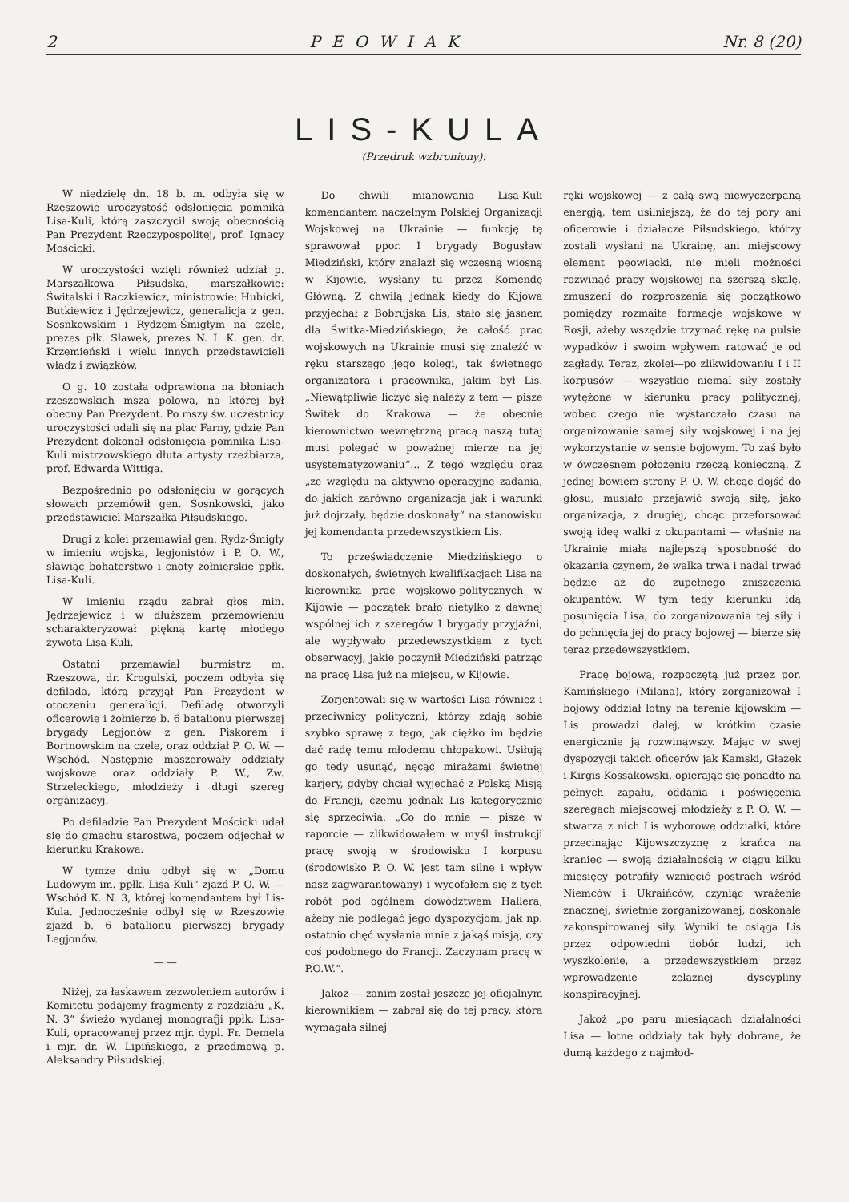2 PEOWIAK Nr. 8 (20)
LIS-KULA
(Przedruk wzbroniony).
W niedzielę dn. 18 b. m. odbyła się w Rzeszowie uroczystość odsłonięcia pomnika Lisa-Kuli, którą zaszczycił swoją obecnością Pan Prezydent Rzeczypospolitej, prof. Ignacy Mościcki.
W uroczystości wzięli również udział p. Marszałkowa Piłsudska, marszałkowie: Świtalski i Raczkiewicz, ministrowie: Hubicki, Butkiewicz i Jędrzejewicz, generalicja z gen. Sosnkowskim i Rydzem-Śmigłym na czele, prezes płk. Sławek, prezes N. I. K. gen. dr. Krzemieński i wielu innych przedstawicieli władz i związków.
O g. 10 została odprawiona na błoniach rzeszowskich msza polowa, na której był obecny Pan Prezydent. Po mszy św. uczestnicy uroczystości udali się na plac Farny, gdzie Pan Prezydent dokonał odsłonięcia pomnika Lisa-Kuli mistrzowskiego dłuta artysty rzeźbiarza, prof. Edwarda Wittiga.
Bezpośrednio po odsłonięciu w gorących słowach przemówił gen. Sosnkowski, jako przedstawiciel Marszałka Piłsudskiego.
Drugi z kolei przemawiał gen. Rydz-Śmigły w imieniu wojska, legjonistów i P. O. W., sławiąc bohaterstwo i cnoty żołnierskie ppłk. Lisa-Kuli.
W imieniu rządu zabrał głos min. Jędrzejewicz i w dłuższem przemówieniu scharakteryzował piękną kartę młodego żywota Lisa-Kuli.
Ostatni przemawiał burmistrz m. Rzeszowa, dr. Krogulski, poczem odbyła się defilada, którą przyjął Pan Prezydent w otoczeniu generalicji. Defiladę otworzyli oficerowie i żołnierze b. 6 batalionu pierwszej brygady Legjonów z gen. Piskorem i Bortnowskim na czele, oraz oddział P. O. W. — Wschód. Następnie maszerowały oddziały wojskowe oraz oddziały P. W., Zw. Strzeleckiego, młodzieży i długi szereg organizacyj.
Po defiladzie Pan Prezydent Mościcki udał się do gmachu starostwa, poczem odjechał w kierunku Krakowa.
W tymże dniu odbył się w „Domu Ludowym im. ppłk. Lisa-Kuli“ zjazd P. O. W. — Wschód K. N. 3, której komendantem był Lis-Kula. Jednocześnie odbył się w Rzeszowie zjazd b. 6 batalionu pierwszej brygady Legjonów.
— —
Niżej, za łaskawem zezwoleniem autorów i Komitetu podajemy fragmenty z rozdziału „K. N. 3“ świeżo wydanej monografji ppłk. Lisa-Kuli, opracowanej przez mjr. dypl. Fr. Demela i mjr. dr. W. Lipińskiego, z przedmową p. Aleksandry Piłsudskiej.
Do chwili mianowania Lisa-Kuli komendantem naczelnym Polskiej Organizacji Wojskowej na Ukrainie — funkcję tę sprawował ppor. I brygady Bogusław Miedziński, który znalazł się wczesną wiosną w Kijowie, wysłany tu przez Komendę Główną. Z chwilą jednak kiedy do Kijowa przyjechał z Bobrujska Lis, stało się jasnem dla Świtka-Miedzińskiego, że całość prac wojskowych na Ukrainie musi się znaleźć w ręku starszego jego kolegi, tak świetnego organizatora i pracownika, jakim był Lis. „Niewątpliwie liczyć się należy z tem — pisze Świtek do Krakowa — że obecnie kierownictwo wewnętrzną pracą naszą tutaj musi polegać w poważnej mierze na jej usystematyzowaniu“... Z tego względu oraz „ze względu na aktywno-operacyjne zadania, do jakich zarówno organizacja jak i warunki już dojrzały, będzie doskonały“ na stanowisku jej komendanta przedewszystkiem Lis.
To przeświadczenie Miedzińskiego o doskonałych, świetnych kwalifikacjach Lisa na kierownika prac wojskowo-politycznych w Kijowie — początek brało nietylko z dawnej wspólnej ich z szeregów I brygady przyjaźni, ale wypływało przedewszystkiem z tych obserwacyj, jakie poczynił Miedziński patrząc na pracę Lisa już na miejscu, w Kijowie.
Zorjentowali się w wartości Lisa również i przeciwnicy polityczni, którzy zdają sobie szybko sprawę z tego, jak ciężko im będzie dać radę temu młodemu chłopakowi. Usiłują go tedy usunąć, nęcąc mirażami świetnej karjery, gdyby chciał wyjechać z Polską Misją do Francji, czemu jednak Lis kategorycznie się sprzeciwia. „Co do mnie — pisze w raporcie — zlikwidowałem w myśl instrukcji pracę swoją w środowisku I korpusu (środowisko P. O. W. jest tam silne i wpływ nasz zagwarantowany) i wycofałem się z tych robót pod ogólnem dowództwem Hallera, ażeby nie podlegać jego dyspozycjom, jak np. ostatnio chęć wysłania mnie z jakąś misją, czy coś podobnego do Francji. Zaczynam pracę w P.O.W.“.
Jakoż — zanim został jeszcze jej oficjalnym kierownikiem — zabrał się do tej pracy, która wymagała silnej
ręki wojskowej — z całą swą niewyczerpaną energją, tem usilniejszą, że do tej pory ani oficerowie i działacze Piłsudskiego, którzy zostali wysłani na Ukrainę, ani miejscowy element peowiacki, nie mieli możności rozwinąć pracy wojskowej na szerszą skalę, zmuszeni do rozproszenia się początkowo pomiędzy rozmaite formacje wojskowe w Rosji, ażeby wszędzie trzymać rękę na pulsie wypadków i swoim wpływem ratować je od zagłady. Teraz, zkolei—po zlikwidowaniu I i II korpusów — wszystkie niemal siły zostały wytężone w kierunku pracy politycznej, wobec czego nie wystarczało czasu na organizowanie samej siły wojskowej i na jej wykorzystanie w sensie bojowym. To zaś było w ówczesnem położeniu rzeczą konieczną. Z jednej bowiem strony P. O. W. chcąc dojść do głosu, musiało przejawić swoją siłę, jako organizacja, z drugiej, chcąc przeforsować swoją ideę walki z okupantami — właśnie na Ukrainie miała najlepszą sposobność do okazania czynem, że walka trwa i nadal trwać będzie aż do zupełnego zniszczenia okupantów. W tym tedy kierunku idą posunięcia Lisa, do zorganizowania tej siły i do pchnięcia jej do pracy bojowej — bierze się teraz przedewszystkiem.
Pracę bojową, rozpoczętą już przez por. Kamińskiego (Milana), który zorganizował I bojowy oddział lotny na terenie kijowskim — Lis prowadzi dalej, w krótkim czasie energicznie ją rozwinąwszy. Mając w swej dyspozycji takich oficerów jak Kamski, Głazek i Kirgis-Kossakowski, opierając się ponadto na pełnych zapału, oddania i poświęcenia szeregach miejscowej młodzieży z P. O. W. — stwarza z nich Lis wyborowe oddziałki, które przecinając Kijowszczyznę z krańca na kraniec — swoją działalnością w ciągu kilku miesięcy potrafiły wzniecić postrach wśród Niemców i Ukraińców, czyniąc wrażenie znacznej, świetnie zorganizowanej, doskonale zakonspirowanej siły. Wyniki te osiąga Lis przez odpowiedni dobór ludzi, ich wyszkolenie, a przedewszystkiem przez wprowadzenie żelaznej dyscypliny konspiracyjnej.
Jakoż „po paru miesiącach działalności Lisa — lotne oddziały tak były dobrane, że dumą każdego z najmłod-